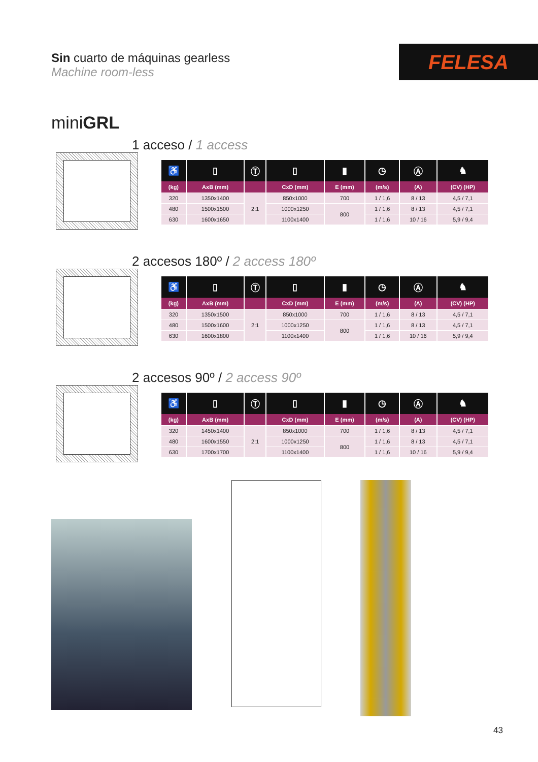Sin cuarto de máquinas gearless
Machine room-less
FELESA
miniGRL
1 acceso / 1 access
| ♿ | ▯ | Ⓣ | ▯ | ▮ | ◷ | Ⓐ | ♞ |
| --- | --- | --- | --- | --- | --- | --- | --- |
| (kg) | AxB (mm) | | CxD (mm) | E (mm) | (m/s) | (A) | (CV) (HP) |
| 320 | 1350x1400 | 2:1 | 850x1000 | 700 | 1 / 1,6 | 8 / 13 | 4,5 / 7,1 |
| 480 | 1500x1500 | | 1000x1250 | 800 | 1 / 1,6 | 8 / 13 | 4,5 / 7,1 |
| 630 | 1600x1650 | | 1100x1400 | | 1 / 1,6 | 10 / 16 | 5,9 / 9,4 |
2 accesos 180º / 2 access 180º
| ♿ | ▯ | Ⓣ | ▯ | ▮ | ◷ | Ⓐ | ♞ |
| --- | --- | --- | --- | --- | --- | --- | --- |
| (kg) | AxB (mm) | | CxD (mm) | E (mm) | (m/s) | (A) | (CV) (HP) |
| 320 | 1350x1500 | 2:1 | 850x1000 | 700 | 1 / 1,6 | 8 / 13 | 4,5 / 7,1 |
| 480 | 1500x1600 | | 1000x1250 | 800 | 1 / 1,6 | 8 / 13 | 4,5 / 7,1 |
| 630 | 1600x1800 | | 1100x1400 | | 1 / 1,6 | 10 / 16 | 5,9 / 9,4 |
2 accesos 90º / 2 access 90º
| ♿ | ▯ | Ⓣ | ▯ | ▮ | ◷ | Ⓐ | ♞ |
| --- | --- | --- | --- | --- | --- | --- | --- |
| (kg) | AxB (mm) | | CxD (mm) | E (mm) | (m/s) | (A) | (CV) (HP) |
| 320 | 1450x1400 | 2:1 | 850x1000 | 700 | 1 / 1,6 | 8 / 13 | 4,5 / 7,1 |
| 480 | 1600x1550 | | 1000x1250 | 800 | 1 / 1,6 | 8 / 13 | 4,5 / 7,1 |
| 630 | 1700x1700 | | 1100x1400 | | 1 / 1,6 | 10 / 16 | 5,9 / 9,4 |
43